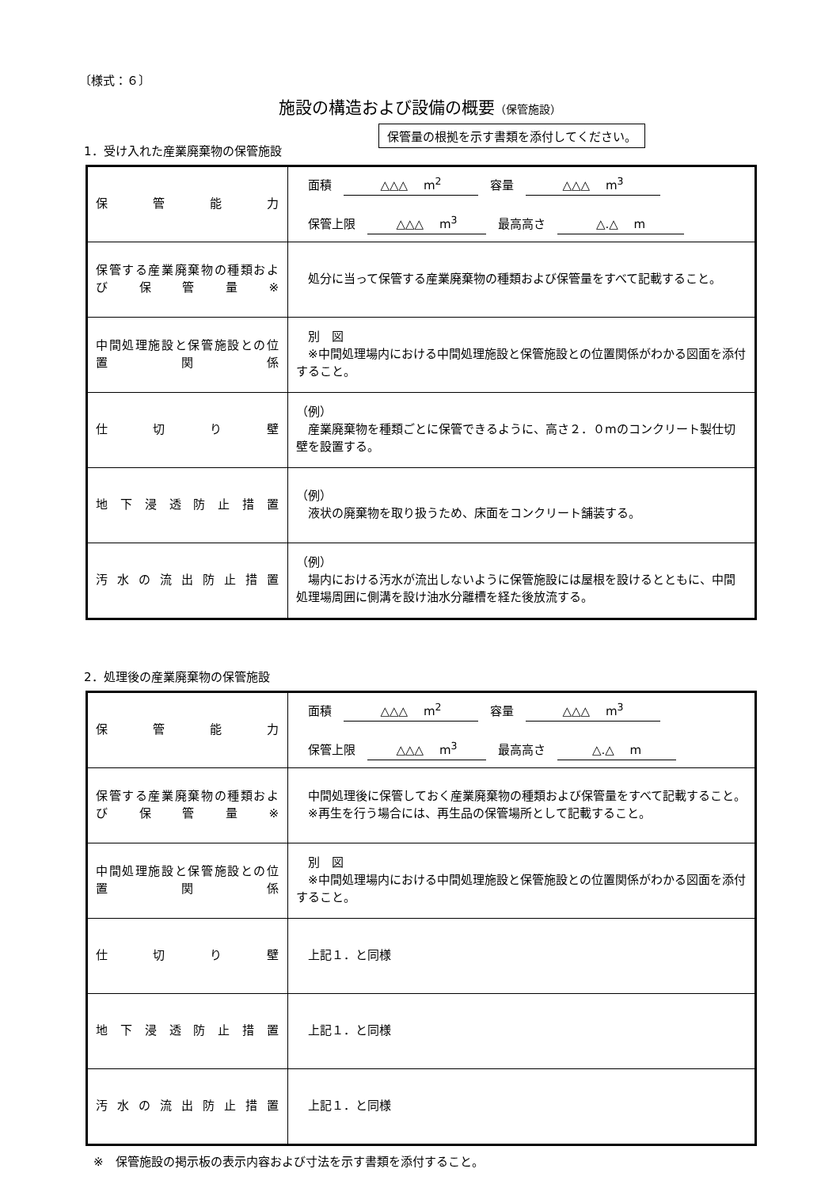〔様式：６〕
施設の構造および設備の概要（保管施設）
保管量の根拠を示す書類を添付してください。
1．受け入れた産業廃棄物の保管施設
| 保管能力 | 面積 △△△ m<sup>2</sup> 容量 △△△ m<sup>3</sup> 保管上限 △△△ m<sup>3</sup> 最高高さ △.△ m |
| 保管する産業廃棄物の種類および保管量※ | 処分に当って保管する産業廃棄物の種類および保管量をすべて記載すること。 |
| 中間処理施設と保管施設との位置関係 | 別 図 ※中間処理場内における中間処理施設と保管施設との位置関係がわかる図面を添付すること。 |
| 仕切り壁 | （例） 産業廃棄物を種類ごとに保管できるように、高さ２．０mのコンクリート製仕切壁を設置する。 |
| 地下浸透防止措置 | （例） 液状の廃棄物を取り扱うため、床面をコンクリート舗装する。 |
| 汚水の流出防止措置 | （例） 場内における汚水が流出しないように保管施設には屋根を設けるとともに、中間処理場周囲に側溝を設け油水分離槽を経た後放流する。 |
2．処理後の産業廃棄物の保管施設
| 保管能力 | 面積 △△△ m<sup>2</sup> 容量 △△△ m<sup>3</sup> 保管上限 △△△ m<sup>3</sup> 最高高さ △.△ m |
| 保管する産業廃棄物の種類および保管量※ | 中間処理後に保管しておく産業廃棄物の種類および保管量をすべて記載すること。 ※再生を行う場合には、再生品の保管場所として記載すること。 |
| 中間処理施設と保管施設との位置関係 | 別 図 ※中間処理場内における中間処理施設と保管施設との位置関係がわかる図面を添付すること。 |
| 仕切り壁 | 上記１．と同様 |
| 地下浸透防止措置 | 上記１．と同様 |
| 汚水の流出防止措置 | 上記１．と同様 |
※　保管施設の掲示板の表示内容および寸法を示す書類を添付すること。